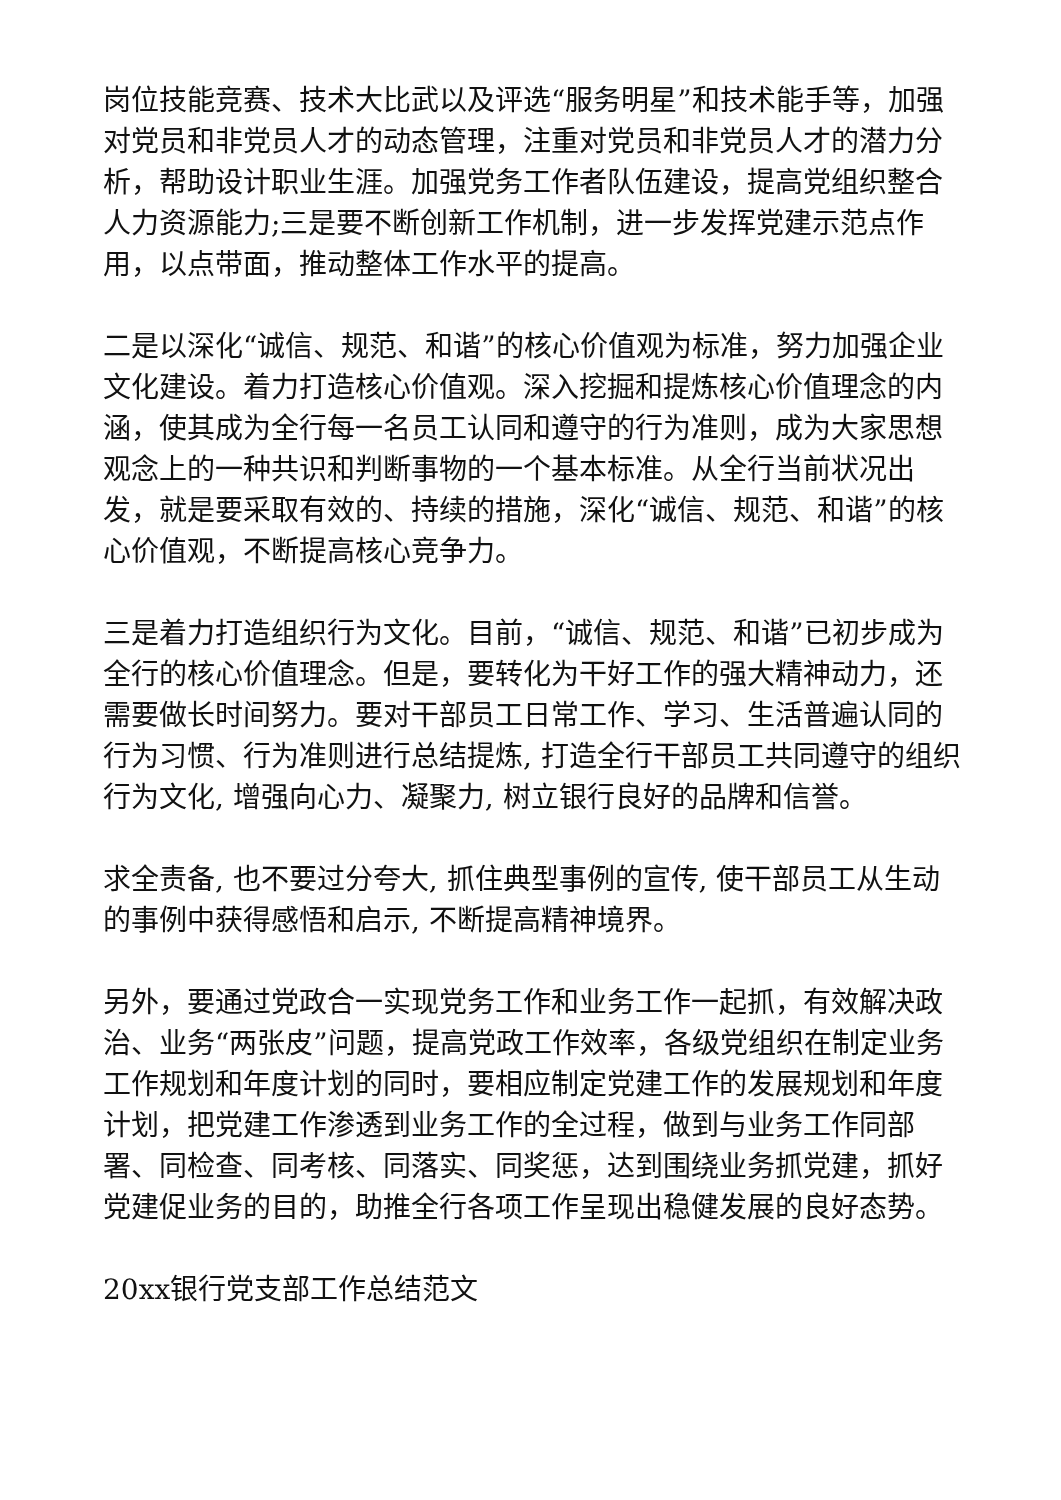岗位技能竞赛、技术大比武以及评选“服务明星”和技术能手等，加强对党员和非党员人才的动态管理，注重对党员和非党员人才的潜力分析，帮助设计职业生涯。加强党务工作者队伍建设，提高党组织整合人力资源能力;三是要不断创新工作机制，进一步发挥党建示范点作用，以点带面，推动整体工作水平的提高。
二是以深化“诚信、规范、和谐”的核心价值观为标准，努力加强企业文化建设。着力打造核心价值观。深入挖掘和提炼核心价值理念的内涵，使其成为全行每一名员工认同和遵守的行为准则，成为大家思想观念上的一种共识和判断事物的一个基本标准。从全行当前状况出发，就是要采取有效的、持续的措施，深化“诚信、规范、和谐”的核心价值观，不断提高核心竞争力。
三是着力打造组织行为文化。目前，“诚信、规范、和谐”已初步成为全行的核心价值理念。但是，要转化为干好工作的强大精神动力，还需要做长时间努力。要对干部员工日常工作、学习、生活普遍认同的行为习惯、行为准则进行总结提炼, 打造全行干部员工共同遵守的组织行为文化, 增强向心力、凝聚力, 树立银行良好的品牌和信誉。
求全责备, 也不要过分夸大, 抓住典型事例的宣传, 使干部员工从生动的事例中获得感悟和启示, 不断提高精神境界。
另外，要通过党政合一实现党务工作和业务工作一起抓，有效解决政治、业务“两张皮”问题，提高党政工作效率，各级党组织在制定业务工作规划和年度计划的同时，要相应制定党建工作的发展规划和年度计划，把党建工作渗透到业务工作的全过程，做到与业务工作同部署、同检查、同考核、同落实、同奖惩，达到围绕业务抓党建，抓好党建促业务的目的，助推全行各项工作呈现出稳健发展的良好态势。
20xx银行党支部工作总结范文